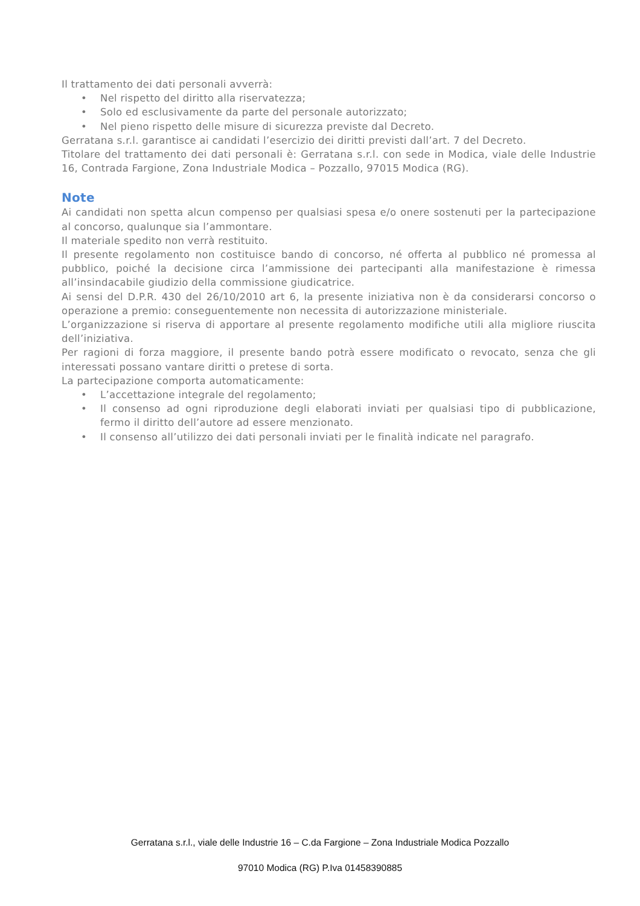Il trattamento dei dati personali avverrà:
• Nel rispetto del diritto alla riservatezza;
• Solo ed esclusivamente da parte del personale autorizzato;
• Nel pieno rispetto delle misure di sicurezza previste dal Decreto.
Gerratana s.r.l. garantisce ai candidati l’esercizio dei diritti previsti dall’art. 7 del Decreto.
Titolare del trattamento dei dati personali è: Gerratana s.r.l. con sede in Modica, viale delle Industrie 16, Contrada Fargione, Zona Industriale Modica – Pozzallo, 97015 Modica (RG).
Note
Ai candidati non spetta alcun compenso per qualsiasi spesa e/o onere sostenuti per la partecipazione al concorso, qualunque sia l’ammontare.
Il materiale spedito non verrà restituito.
Il presente regolamento non costituisce bando di concorso, né offerta al pubblico né promessa al pubblico, poiché la decisione circa l’ammissione dei partecipanti alla manifestazione è rimessa all’insindacabile giudizio della commissione giudicatrice.
Ai sensi del D.P.R. 430 del 26/10/2010 art 6, la presente iniziativa non è da considerarsi concorso o operazione a premio: conseguentemente non necessita di autorizzazione ministeriale.
L’organizzazione si riserva di apportare al presente regolamento modifiche utili alla migliore riuscita dell’iniziativa.
Per ragioni di forza maggiore, il presente bando potrà essere modificato o revocato, senza che gli interessati possano vantare diritti o pretese di sorta.
La partecipazione comporta automaticamente:
• L’accettazione integrale del regolamento;
• Il consenso ad ogni riproduzione degli elaborati inviati per qualsiasi tipo di pubblicazione, fermo il diritto dell’autore ad essere menzionato.
• Il consenso all’utilizzo dei dati personali inviati per le finalità indicate nel paragrafo.
Gerratana s.r.l., viale delle Industrie 16 – C.da Fargione – Zona Industriale Modica Pozzallo
97010 Modica (RG) P.Iva 01458390885